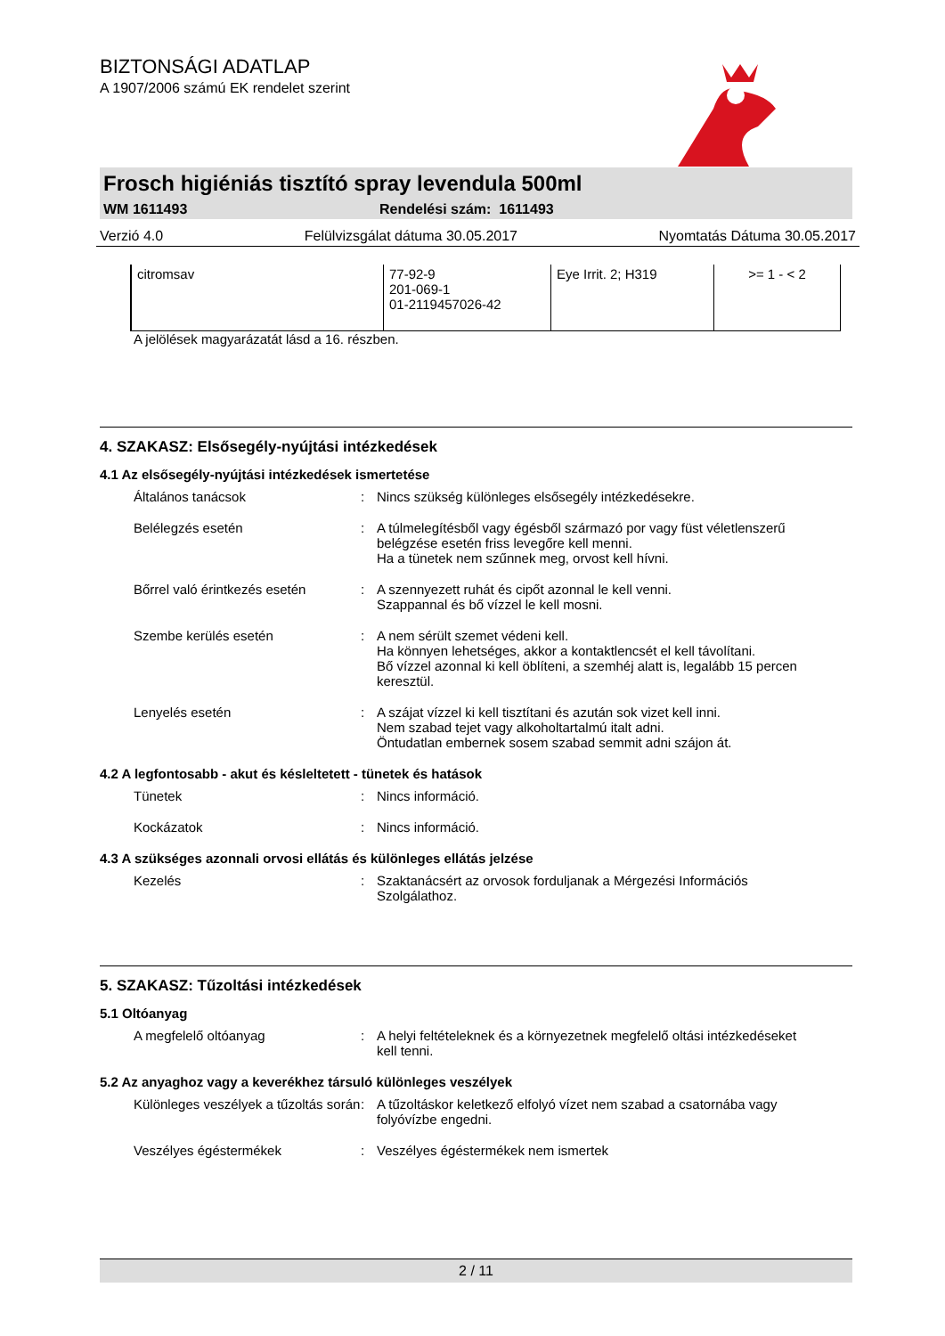BIZTONSÁGI ADATLAP
A 1907/2006 számú EK rendelet szerint
Frosch higiéniás tisztító spray levendula 500ml
WM 1611493 Rendelési szám: 1611493
Verzió 4.0 Felülvizsgálat dátuma 30.05.2017 Nyomtatás Dátuma 30.05.2017
| citromsav | 77-92-9 201-069-1 01-2119457026-42 | Eye Irrit. 2; H319 | >= 1 - < 2 |
A jelölések magyarázatát lásd a 16. részben.
4. SZAKASZ: Elsősegély-nyújtási intézkedések
4.1 Az elsősegély-nyújtási intézkedések ismertetése
Általános tanácsok : Nincs szükség különleges elsősegély intézkedésekre.
Belélegzés esetén : A túlmelegítésből vagy égésből származó por vagy füst véletlenszerű belégzése esetén friss levegőre kell menni.
Ha a tünetek nem szűnnek meg, orvost kell hívni.
Bőrrel való érintkezés esetén
: A szennyezett ruhát és cipőt azonnal le kell venni.
Szappannal és bő vízzel le kell mosni.
Szembe kerülés esetén : A nem sérült szemet védeni kell.
Ha könnyen lehetséges, akkor a kontaktlencsét el kell távolítani.
Bő vízzel azonnal ki kell öblíteni, a szemhéj alatt is, legalább 15 percen keresztül.
Lenyelés esetén : A szájat vízzel ki kell tisztítani és azután sok vizet kell inni.
Nem szabad tejet vagy alkoholtartalmú italt adni.
Öntudatlan embernek sosem szabad semmit adni szájon át.
4.2 A legfontosabb - akut és késleltetett - tünetek és hatások
Tünetek : Nincs információ.
Kockázatok : Nincs információ.
4.3 A szükséges azonnali orvosi ellátás és különleges ellátás jelzése
Kezelés : Szaktanácsért az orvosok forduljanak a Mérgezési Információs Szolgálathoz.
5. SZAKASZ: Tűzoltási intézkedések
5.1 Oltóanyag
A megfelelő oltóanyag : A helyi feltételeknek és a környezetnek megfelelő oltási intézkedéseket kell tenni.
5.2 Az anyaghoz vagy a keverékhez társuló különleges veszélyek
Különleges veszélyek a tűzoltás során
: A tűzoltáskor keletkező elfolyó vízet nem szabad a csatornába vagy folyóvízbe engedni.
Veszélyes égéstermékek : Veszélyes égéstermékek nem ismertek
2 / 11